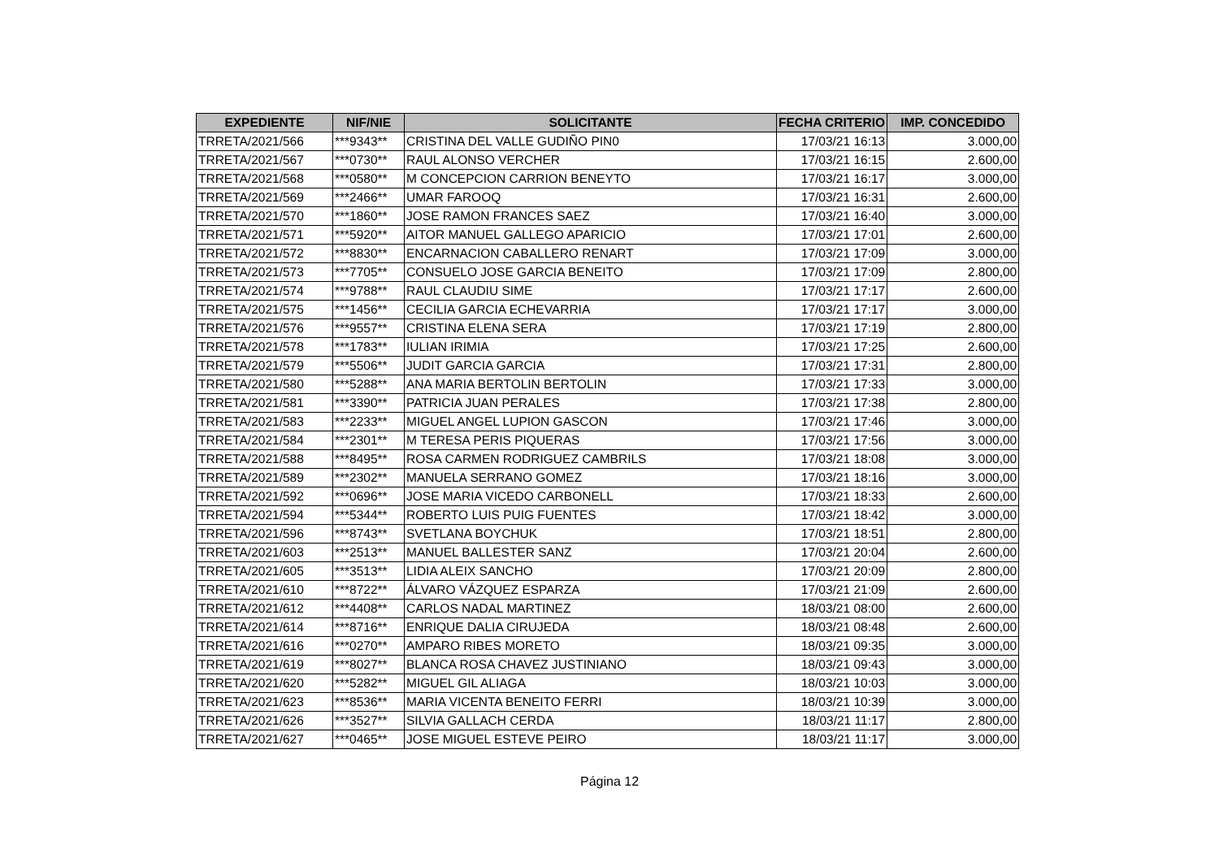| EXPEDIENTE | NIF/NIE | SOLICITANTE | FECHA CRITERIO | IMP. CONCEDIDO |
| --- | --- | --- | --- | --- |
| TRRETA/2021/566 | ***9343** | CRISTINA DEL VALLE GUDIÑO PIN0 | 17/03/21 16:13 | 3.000,00 |
| TRRETA/2021/567 | ***0730** | RAUL ALONSO VERCHER | 17/03/21 16:15 | 2.600,00 |
| TRRETA/2021/568 | ***0580** | M CONCEPCION CARRION BENEYTO | 17/03/21 16:17 | 3.000,00 |
| TRRETA/2021/569 | ***2466** | UMAR FAROOQ | 17/03/21 16:31 | 2.600,00 |
| TRRETA/2021/570 | ***1860** | JOSE RAMON FRANCES SAEZ | 17/03/21 16:40 | 3.000,00 |
| TRRETA/2021/571 | ***5920** | AITOR MANUEL GALLEGO APARICIO | 17/03/21 17:01 | 2.600,00 |
| TRRETA/2021/572 | ***8830** | ENCARNACION CABALLERO RENART | 17/03/21 17:09 | 3.000,00 |
| TRRETA/2021/573 | ***7705** | CONSUELO JOSE GARCIA BENEITO | 17/03/21 17:09 | 2.800,00 |
| TRRETA/2021/574 | ***9788** | RAUL CLAUDIU SIME | 17/03/21 17:17 | 2.600,00 |
| TRRETA/2021/575 | ***1456** | CECILIA GARCIA ECHEVARRIA | 17/03/21 17:17 | 3.000,00 |
| TRRETA/2021/576 | ***9557** | CRISTINA ELENA SERA | 17/03/21 17:19 | 2.800,00 |
| TRRETA/2021/578 | ***1783** | IULIAN IRIMIA | 17/03/21 17:25 | 2.600,00 |
| TRRETA/2021/579 | ***5506** | JUDIT GARCIA GARCIA | 17/03/21 17:31 | 2.800,00 |
| TRRETA/2021/580 | ***5288** | ANA MARIA BERTOLIN BERTOLIN | 17/03/21 17:33 | 3.000,00 |
| TRRETA/2021/581 | ***3390** | PATRICIA JUAN PERALES | 17/03/21 17:38 | 2.800,00 |
| TRRETA/2021/583 | ***2233** | MIGUEL ANGEL LUPION GASCON | 17/03/21 17:46 | 3.000,00 |
| TRRETA/2021/584 | ***2301** | M TERESA PERIS PIQUERAS | 17/03/21 17:56 | 3.000,00 |
| TRRETA/2021/588 | ***8495** | ROSA CARMEN RODRIGUEZ CAMBRILS | 17/03/21 18:08 | 3.000,00 |
| TRRETA/2021/589 | ***2302** | MANUELA SERRANO GOMEZ | 17/03/21 18:16 | 3.000,00 |
| TRRETA/2021/592 | ***0696** | JOSE MARIA VICEDO CARBONELL | 17/03/21 18:33 | 2.600,00 |
| TRRETA/2021/594 | ***5344** | ROBERTO LUIS PUIG FUENTES | 17/03/21 18:42 | 3.000,00 |
| TRRETA/2021/596 | ***8743** | SVETLANA BOYCHUK | 17/03/21 18:51 | 2.800,00 |
| TRRETA/2021/603 | ***2513** | MANUEL BALLESTER SANZ | 17/03/21 20:04 | 2.600,00 |
| TRRETA/2021/605 | ***3513** | LIDIA ALEIX SANCHO | 17/03/21 20:09 | 2.800,00 |
| TRRETA/2021/610 | ***8722** | ÁLVARO VÁZQUEZ ESPARZA | 17/03/21 21:09 | 2.600,00 |
| TRRETA/2021/612 | ***4408** | CARLOS NADAL MARTINEZ | 18/03/21 08:00 | 2.600,00 |
| TRRETA/2021/614 | ***8716** | ENRIQUE DALIA CIRUJEDA | 18/03/21 08:48 | 2.600,00 |
| TRRETA/2021/616 | ***0270** | AMPARO RIBES MORETO | 18/03/21 09:35 | 3.000,00 |
| TRRETA/2021/619 | ***8027** | BLANCA ROSA CHAVEZ JUSTINIANO | 18/03/21 09:43 | 3.000,00 |
| TRRETA/2021/620 | ***5282** | MIGUEL GIL ALIAGA | 18/03/21 10:03 | 3.000,00 |
| TRRETA/2021/623 | ***8536** | MARIA VICENTA BENEITO FERRI | 18/03/21 10:39 | 3.000,00 |
| TRRETA/2021/626 | ***3527** | SILVIA GALLACH CERDA | 18/03/21 11:17 | 2.800,00 |
| TRRETA/2021/627 | ***0465** | JOSE MIGUEL ESTEVE PEIRO | 18/03/21 11:17 | 3.000,00 |
Página 12